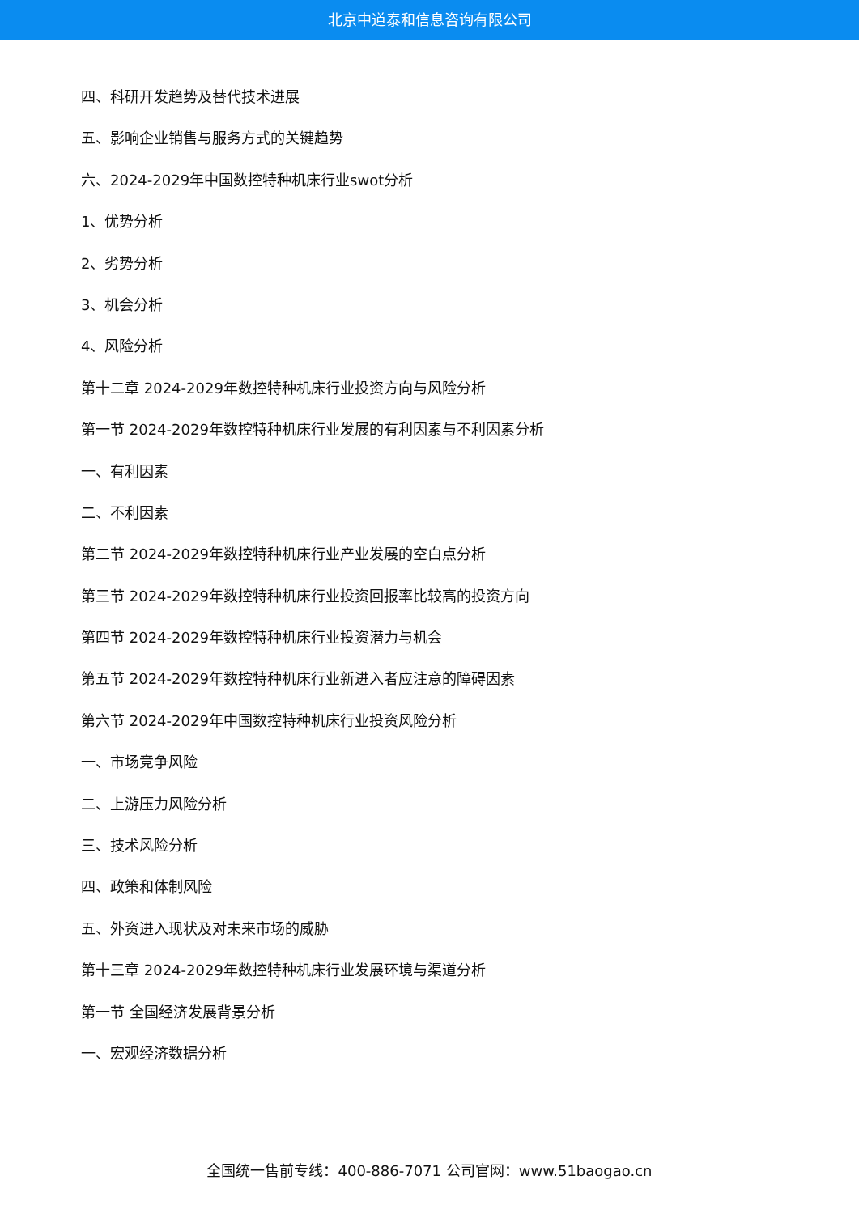北京中道泰和信息咨询有限公司
四、科研开发趋势及替代技术进展
五、影响企业销售与服务方式的关键趋势
六、2024-2029年中国数控特种机床行业swot分析
1、优势分析
2、劣势分析
3、机会分析
4、风险分析
第十二章 2024-2029年数控特种机床行业投资方向与风险分析
第一节 2024-2029年数控特种机床行业发展的有利因素与不利因素分析
一、有利因素
二、不利因素
第二节 2024-2029年数控特种机床行业产业发展的空白点分析
第三节 2024-2029年数控特种机床行业投资回报率比较高的投资方向
第四节 2024-2029年数控特种机床行业投资潜力与机会
第五节 2024-2029年数控特种机床行业新进入者应注意的障碍因素
第六节 2024-2029年中国数控特种机床行业投资风险分析
一、市场竞争风险
二、上游压力风险分析
三、技术风险分析
四、政策和体制风险
五、外资进入现状及对未来市场的威胁
第十三章 2024-2029年数控特种机床行业发展环境与渠道分析
第一节 全国经济发展背景分析
一、宏观经济数据分析
全国统一售前专线：400-886-7071 公司官网：www.51baogao.cn